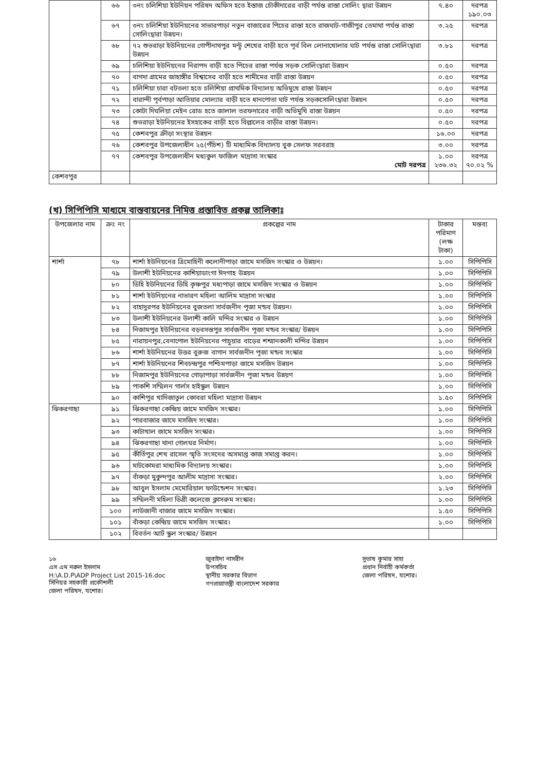| | ৬৬ | ৩নং চলিশিয়া ইউনিয়ন পরিষদ অফিস হতে ইস্তাজ চৌকীদারের বাড়ী পর্যন্ত রাস্তা সোলিং দ্বারা উন্নয়ন | ৭.৪০ | দরপত্র ১৯০.০৩ |
| | ৬৭ | ৩নং চলিশিয়া ইউনিয়নের সাভারপাড়া নতুন বাজারের পিচের রাস্তা হতে রাজঘাট-গাজীপুর তেমাথা পর্যন্ত রাস্তা সোলিংদ্বারা উন্নয়ন। | ৩.২৫ | দরপত্র |
| | ৬৮ | ৭২ শুভরাড়া ইউনিয়নের গোপীনাথপুর মন্টু শেখের বাড়ী হতে পূর্ব বিল লোনাখোলার ঘাট পর্যন্ত রাস্তা সোলিংদ্বারা উন্নয়ন | ৩.৮১ | দরপত্র |
| | ৬৯ | চলিশিয়া ইউনিয়নের নিরাপদ বাড়ী হতে পিচের রাস্তা পর্যন্ত সড়ক সোলিংদ্বারা উন্নয়ন | ০.৫০ | দরপত্র |
| | ৭০ | বাগদা গ্রামের জাহাঙ্গীর বিশ্বাসের বাড়ী হতে শামীমের বাড়ী রাস্তা উন্নয়ন | ০.৫০ | দরপত্র |
| | ৭১ | চলিশিয়া চারা বটতলা হতে চলিশিয়া প্রাথমিক বিদ্যালয় অভিমুখে রাস্তা উন্নয়ন | ০.৫০ | দরপত্র |
| | ৭২ | বারান্দী পূর্বপাড়া আতিয়ার মোল্যার বাড়ী হতে ধানপোতা ঘাট পর্যন্ত সড়কসোলিংদ্বারা উন্নয়ন | ০.৫০ | দরপত্র |
| | ৭৩ | কোটা দিঘলিয়া মেইন রোড হতে জালাল তরফদারের বাড়ী অভিমুখি রাস্তা উন্নয়ন | ০.৫০ | দরপত্র |
| | ৭৪ | শুভরাড়া ইউনিয়নের ইসহাকের বাড়ী হতে বিল্লালের বাড়ীর রাস্তা উন্নয়ন। | ০.৫০ | দরপত্র |
| | ৭৫ | কেশবপুর ক্রীড়া সংস্থার উন্নয়ন | ১৬.০০ | দরপত্র |
| | ৭৬ | কেশবপুর উপজেলাধীন ২৫(পঁচিশ) টি মাধ্যমিক বিদ্যালয় বুক সেলফ সরবরাহ | ৩.০০ | দরপত্র |
| | ৭৭ | কেশবপুর উপজেলাধীন মধ্যকুল ফাজিল মাদ্রাসা সংস্কার মোট দরপত্র | ১.০০ ২৩৬.৩২ | দরপত্র ৭০.০২ % |
| কেশবপুর | | | | |
(খ) সিপিপিসি মাধ্যমে বাস্তবায়নের নিমিত্ত প্রস্তাবিত প্রকল্প তালিকাঃ
| উপজেলার নাম | ক্রঃ নং | প্রকল্পের নাম | টাকার পরিমাণ (লক্ষ টাকা) | মন্তব্য |
| --- | --- | --- | --- | --- |
| শার্শা | ৭৮ | শার্শা ইউনিয়নের ত্রিমোহিনী কলোনীপাড়া জামে মসজিদ সংস্কার ও উন্নয়ন। | ১.০০ | সিপিপিসি |
| | ৭৯ | উলাশী ইউনিয়নের কাশিয়াডাংগা ঈদগাহ উন্নয়ন | ১.০০ | সিপিপিসি |
| | ৮০ | ডিহি ইউনিয়নের ডিহি কৃষ্ণপুর মধ্যপাড়া জামে মসজিদ সংস্কার ও উন্নয়ন | ১.০০ | সিপিপিসি |
| | ৮১ | শার্শা ইউনিয়নের নাভারণ মহিলা আলিম মাদ্রাসা সংস্কার | ১.০০ | সিপিপিসি |
| | ৮২ | বাহাদুরপর ইউনিয়নের বুজতলা সার্বজনীন পূজা মন্ডব উন্নয়ন। | ১.০০ | সিপিপিসি |
| | ৮৩ | উলাশী ইউনিয়নের উলাশী কালি মন্দির সংস্কার ও উন্নয়ন | ১.০০ | সিপিপিসি |
| | ৮৪ | নিজামপুর ইউনিয়নের বড়বসন্তপুর সার্বজনীন পূজা মন্ডব সংস্কার/ উন্নয়ন | ১.০০ | সিপিপিসি |
| | ৮৫ | নারায়নপুর,বেনাপোল ইউনিয়নের পাচুয়ার বাড়ের শশ্মানকালী মন্দির উন্নয়ন | ১.০০ | সিপিপিসি |
| | ৮৬ | শার্শা ইউনিয়নের উত্তর বুরুজ বাগান সার্বজনীন পূজা মন্ডব সংস্কার | ১.০০ | সিপিপিসি |
| | ৮৭ | শার্শা ইউনিয়নের শিবচন্দ্রপুর পশ্চিমপাড়া জামে মসজিদ উন্নয়ন | ১.০০ | সিপিপিসি |
| | ৮৮ | নিজামপুর ইউনিয়নের গোড়াপাড়া সার্বজনীন পূজা মন্ডব উন্নয়ণ | ১.০০ | সিপিপিসি |
| | ৮৯ | পাকশি সম্মিলন গার্লস হাইস্কুল উন্নয়ন | ১.০০ | সিপিপিসি |
| | ৯০ | কাশিপুর খাদিজাতুল কোবরা মহিলা মাদ্রাসা উন্নয়ন | ১.৫০ | সিপিপিসি |
| ঝিকরগাছা | ৯১ | ঝিকরগাছা কেন্দ্রিয় জামে মসজিদ সংস্কার। | ১.০০ | সিপিপিসি |
| | ৯২ | পারবাজার জামে মসজিদ সংস্কার। | ১.০০ | সিপিপিসি |
| | ৯৩ | কাটাখাল জামে মসজিদ সংস্কার। | ১.০০ | সিপিপিসি |
| | ৯৪ | ঝিকরগাছা থানা গোলঘর নির্মাণ। | ১.০০ | সিপিপিসি |
| | ৯৫ | কীর্তিপুর শেখ রাসেল স্মৃতি সংসদের অসমাপ্ত কাজ সমাপ্ত করন। | ১.০০ | সিপিপিসি |
| | ৯৬ | মাটকোমরা মাধ্যমিক বিদ্যালয় সংস্কার। | ১.০০ | সিপিপিসি |
| | ৯৭ | বাঁকড়া মুকুন্দপুর আলীম মাদ্রাসা সংস্কার। | ২.০০ | সিপিপিসি |
| | ৯৮ | আবুল ইসলাম মেমোরিয়াল ফাউন্ডেশন সংস্কার। | ১.২৩ | সিপিপিসি |
| | ৯৯ | সম্মিলনী মহিলা ডিগ্রী কলেজে ক্লাসরুম সংস্কার। | ১.০০ | সিপিপিসি |
| | ১০০ | লাউজানী বাজার জামে মসজিদ সংস্কার। | ১.৫০ | সিপিপিসি |
| | ১০১ | বাঁকড়া কেন্দ্রিয় জামে মসজিদ সংস্কার। | ১.০০ | সিপিপিসি |
| | ১০২ | বিবর্তন আর্ট স্কুল সংস্কার/ উন্নয়ন | | |
১৬
এস এম নরুল ইসলাম
H:\A.D.P\ADP Project List 2015-16.doc
সিনিয়র সহকারী প্রকৌশলী
জেলা পরিষদ, যশোর।
জুবাইদা নাসরীন
উপসচিব
স্থানীয় সরকার বিভাগ
গণপ্রজাতন্ত্রী বাংলাদেশ সরকার
সুভাষ কুমার সাহা
প্রধান নির্বাহী কর্মকর্তা
জেলা পরিষদ, যশোর।